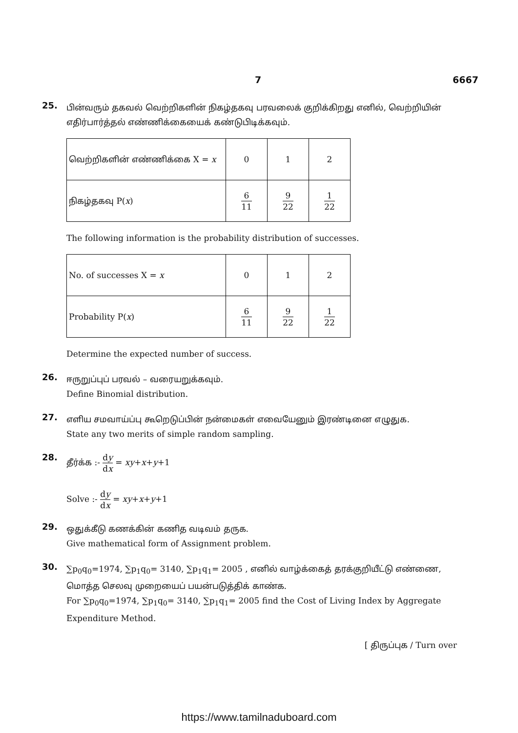7 6667
25.
பின்வரும் தகவல் வெற்றிகளின் நிகழ்தகவு பரவலைக் குறிக்கிறது எனில், வெற்றியின் எதிர்பார்த்தல் எண்ணிக்கையைக் கண்டுபிடிக்கவும்.
| வெற்றிகளின் எண்ணிக்கை X = x | 0 | 1 | 2 |
| நிகழ்தகவு P( x ) | 6 11 | 9 22 | 1 22 |
The following information is the probability distribution of successes.
| No. of successes X = x | 0 | 1 | 2 |
| Probability P( x ) | 6 11 | 9 22 | 1 22 |
Determine the expected number of success.
26.
ஈருறுப்புப் பரவல் – வரையறுக்கவும்.
Define Binomial distribution.
27.
எளிய சமவாய்ப்பு கூறெடுப்பின் நன்மைகள் எவையேனும் இரண்டினை எழுதுக.
State any two merits of simple random sampling.
28.
தீர்க்க :- dy dx = xy+x+y+1
Solve :- dy dx = xy+x+y+1
29.
ஒதுக்கீடு கணக்கின் கணித வடிவம் தருக.
Give mathematical form of Assignment problem.
30.
∑p<sub>0</sub>q<sub>0</sub>=1974, ∑p<sub>1</sub>q<sub>0</sub>= 3140, ∑p<sub>1</sub>q<sub>1</sub>= 2005 , எனில் வாழ்க்கைத் தரக்குறியீட்டு எண்ணை, மொத்த செலவு முறையைப் பயன்படுத்திக் காண்க.
For ∑p<sub>0</sub>q<sub>0</sub>=1974, ∑p<sub>1</sub>q<sub>0</sub>= 3140, ∑p<sub>1</sub>q<sub>1</sub>= 2005 find the Cost of Living Index by Aggregate Expenditure Method.
[ திருப்புக / Turn over
https://www.tamilnaduboard.com